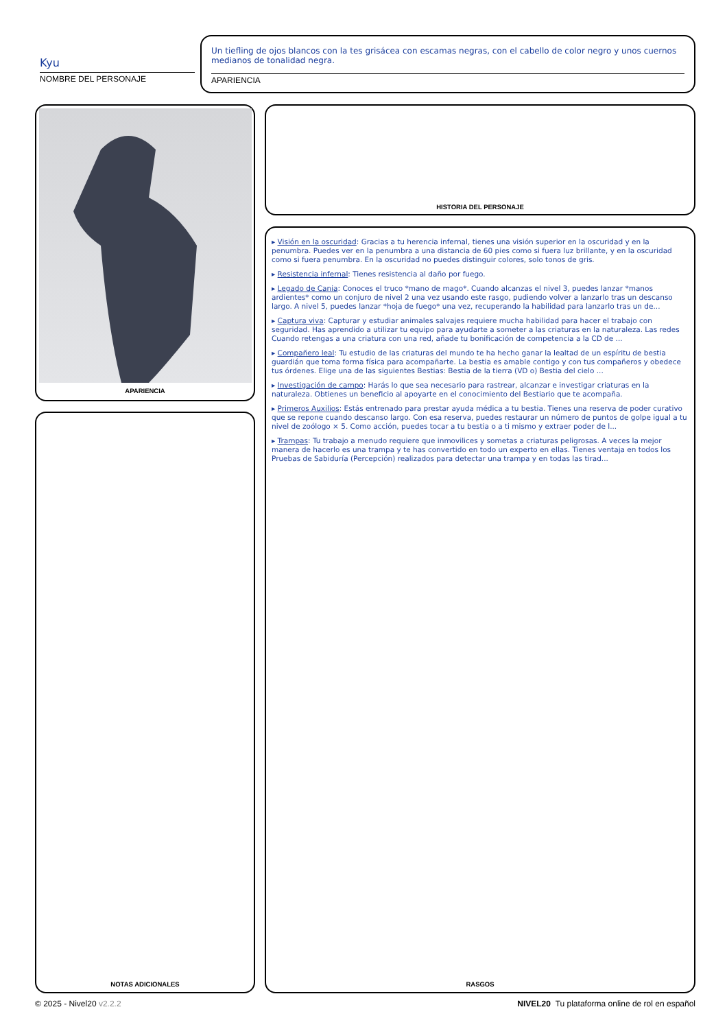Kyu
NOMBRE DEL PERSONAJE
Un tiefling de ojos blancos con la tes grisácea con escamas negras, con el cabello de color negro y unos cuernos medianos de tonalidad negra.
APARIENCIA
APARIENCIA HISTORIA DEL PERSONAJE
NOTAS ADICIONALES
▸ Visión en la oscuridad: Gracias a tu herencia infernal, tienes una visión superior en la oscuridad y en la penumbra. Puedes ver en la penumbra a una distancia de 60 pies como si fuera luz brillante, y en la oscuridad como si fuera penumbra. En la oscuridad no puedes distinguir colores, solo tonos de gris.
▸ Resistencia infernal: Tienes resistencia al daño por fuego.
▸ Legado de Cania: Conoces el truco *mano de mago*. Cuando alcanzas el nivel 3, puedes lanzar *manos ardientes* como un conjuro de nivel 2 una vez usando este rasgo, pudiendo volver a lanzarlo tras un descanso largo. A nivel 5, puedes lanzar *hoja de fuego* una vez, recuperando la habilidad para lanzarlo tras un de...
▸ Captura viva: Capturar y estudiar animales salvajes requiere mucha habilidad para hacer el trabajo con seguridad. Has aprendido a utilizar tu equipo para ayudarte a someter a las criaturas en la naturaleza. Las redes Cuando retengas a una criatura con una red, añade tu bonificación de competencia a la CD de ...
▸ Compañero leal: Tu estudio de las criaturas del mundo te ha hecho ganar la lealtad de un espíritu de bestia guardián que toma forma física para acompañarte. La bestia es amable contigo y con tus compañeros y obedece tus órdenes. Elige una de las siguientes Bestias: Bestia de la tierra (VD o) Bestia del cielo ...
▸ Investigación de campo: Harás lo que sea necesario para rastrear, alcanzar e investigar criaturas en la naturaleza. Obtienes un beneficio al apoyarte en el conocimiento del Bestiario que te acompaña.
▸ Primeros Auxilios: Estás entrenado para prestar ayuda médica a tu bestia. Tienes una reserva de poder curativo que se repone cuando descanso largo. Con esa reserva, puedes restaurar un número de puntos de golpe igual a tu nivel de zoólogo × 5. Como acción, puedes tocar a tu bestia o a ti mismo y extraer poder de l...
▸ Trampas: Tu trabajo a menudo requiere que inmovilices y sometas a criaturas peligrosas. A veces la mejor manera de hacerlo es una trampa y te has convertido en todo un experto en ellas. Tienes ventaja en todos los Pruebas de Sabiduría (Percepción) realizados para detectar una trampa y en todas las tirad...
RASGOS
© 2025 - Nivel20 v2.2.2
NIVEL20 Tu plataforma online de rol en español